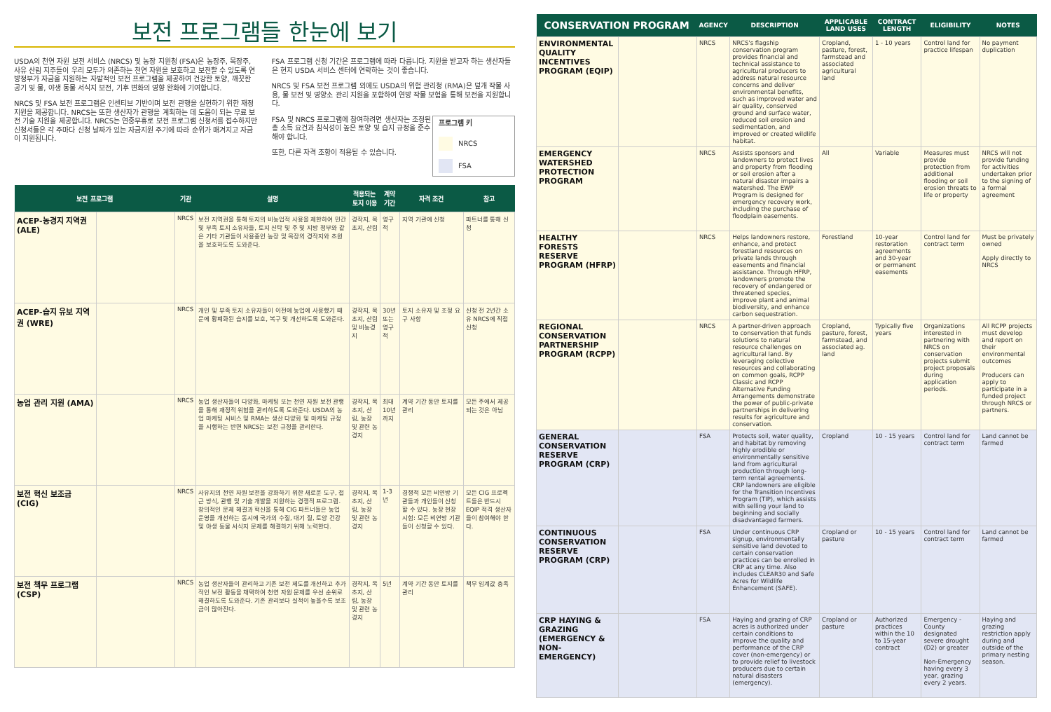보전 프로그램들 한눈에 보기
USDA의 천연 자원 보전 서비스 (NRCS) 및 농장 지원청 (FSA)은 농장주, 목장주, 사유 산림 지주들이 우리 모두가 의존하는 천연 자원을 보호하고 보전할 수 있도록 연방정부가 자금을 지원하는 자발적인 보전 프로그램을 제공하여 건강한 토양, 깨끗한 공기 및 물, 야생 동물 서식지 보전, 기후 변화의 영향 완화에 기여합니다.
NRCS 및 FSA 보전 프로그램은 인센티브 기반이며 보전 관행을 실현하기 위한 재정 지원을 제공합니다. NRCS는 또한 생산자가 관행을 계획하는 데 도움이 되는 무료 보전 기술 지원을 제공합니다. NRCS는 연중무휴로 보전 프로그램 신청서를 접수하지만 신청서들은 각 주마다 신청 날짜가 있는 자금지원 주기에 따라 순위가 매겨지고 자금이 지원됩니다.
FSA 프로그램 신청 기간은 프로그램에 따라 다릅니다. 지원을 받고자 하는 생산자들은 현지 USDA 서비스 센터에 연락하는 것이 좋습니다.
NRCS 및 FSA 보전 프로그램 외에도 USDA의 위험 관리청 (RMA)은 덮개 작물 사용, 물 보전 및 영양소 관리 지원을 포함하여 연방 작물 보험을 통해 보전을 지원합니다.
프로그램 키
NRCS
FSA
FSA 및 NRCS 프로그램에 참여하려면 생산자는 조정된 총 소득 요건과 침식성이 높은 토양 및 습지 규정을 준수해야 합니다.
또한, 다른 자격 조항이 적용될 수 있습니다.
| 보전 프로그램 | | 기관 | 설명 | 적용되는 토지 이용 | 계약 기간 | 자격 조건 | 참고 |
| --- | --- | --- | --- | --- | --- | --- | --- |
| ACEP-농경지 지역권 (ALE) | | NRCS | 보전 지역권을 통해 토지의 비농업적 사용을 제한하여 민간 및 부족 토지 소유자들, 토지 신탁 및 주 및 지방 정부와 같은 기타 기관들이 사용중인 농장 및 목장의 경작지와 초원을 보호하도록 도와준다. | 경작지, 목초지, 산림 | 영구적 | 지역 기관에 신청 | 파트너를 통해 신청 |
| ACEP-습지 유보 지역권 (WRE) | | NRCS | 개인 및 부족 토지 소유자들이 이전에 농업에 사용했기 때문에 황폐화된 습지를 보호, 복구 및 개선하도록 도와준다. | 경작지, 목초지, 산림 및 비농경지 | 30년 또는 영구적 | 토지 소유자 및 조정 요구 사항 | 신청 전 2년간 소유 NRCS에 직접 신청 |
| 농업 관리 지원 (AMA) | | NRCS | 농업 생산자들이 다양화, 마케팅 또는 천연 자원 보전 관행을 통해 재정적 위험을 관리하도록 도와준다. USDA의 농업 마케팅 서비스 및 RMA는 생산 다양화 및 마케팅 규정을 시행하는 반면 NRCS는 보전 규정을 관리한다. | 경작지, 목초지, 산림, 농장 및 관련 농경지 | 최대 10년까지 | 계약 기간 동안 토지를 관리 | 모든 주에서 제공되는 것은 아님 |
| 보전 혁신 보조금 (CIG) | | NRCS | 사유지의 천연 자원 보전을 강화하기 위한 새로운 도구, 접근 방식, 관행 및 기술 개발을 지원하는 경쟁적 프로그램. 창의적인 문제 해결과 혁신을 통해 CIG 파트너들은 농업 운영을 개선하는 동시에 국가의 수질, 대기 질, 토양 건강 및 야생 동물 서식지 문제를 해결하기 위해 노력한다. | 경작지, 목초지, 산림, 농장 및 관련 농경지 | 1-3년 | 경쟁적 모든 비연방 기관들과 개인들이 신청할 수 있다. 농장 현장 시험: 모든 비연방 기관들이 신청할 수 있다. | 모든 CIG 프로젝트들은 반드시 EQIP 적격 생산자들이 참여해야 한다. |
| 보전 책무 프로그램 (CSP) | | NRCS | 농업 생산자들이 관리하고 기존 보전 제도를 개선하고 추가적인 보전 활동을 채택하여 천연 자원 문제를 우선 순위로 해결하도록 도와준다. 기존 관리보다 실적이 높을수록 보조금이 많아진다. | 경작지, 목초지, 산림, 농장 및 관련 농경지 | 5년 | 계약 기간 동안 토지를 관리 | 책무 임계값 충족 |
| CONSERVATION PROGRAM | | AGENCY | DESCRIPTION | APPLICABLE LAND USES | CONTRACT LENGTH | ELIGIBILITY | NOTES |
| --- | --- | --- | --- | --- | --- | --- | --- |
| ENVIRONMENTAL QUALITY INCENTIVES PROGRAM (EQIP) | | NRCS | NRCS's flagship conservation program provides financial and technical assistance to agricultural producers to address natural resource concerns and deliver environmental benefits, such as improved water and air quality, conserved ground and surface water, reduced soil erosion and sedimentation, and improved or created wildlife habitat. | Cropland, pasture, forest, farmstead and associated agricultural land | 1 - 10 years | Control land for practice lifespan | No payment duplication |
| EMERGENCY WATERSHED PROTECTION PROGRAM | | NRCS | Assists sponsors and landowners to protect lives and property from flooding or soil erosion after a natural disaster impairs a watershed. The EWP Program is designed for emergency recovery work, including the purchase of floodplain easements. | All | Variable | Measures must provide protection from additional flooding or soil erosion threats to life or property | NRCS will not provide funding for activities undertaken prior to the signing of a formal agreement |
| HEALTHY FORESTS RESERVE PROGRAM (HFRP) | | NRCS | Helps landowners restore, enhance, and protect forestland resources on private lands through easements and financial assistance. Through HFRP, landowners promote the recovery of endangered or threatened species, improve plant and animal biodiversity, and enhance carbon sequestration. | Forestland | 10-year restoration agreements and 30-year or permanent easements | Control land for contract term | Must be privately owned Apply directly to NRCS |
| REGIONAL CONSERVATION PARTNERSHIP PROGRAM (RCPP) | | NRCS | A partner-driven approach to conservation that funds solutions to natural resource challenges on agricultural land. By leveraging collective resources and collaborating on common goals, RCPP Classic and RCPP Alternative Funding Arrangements demonstrate the power of public-private partnerships in delivering results for agriculture and conservation. | Cropland, pasture, forest, farmstead, and associated ag. land | Typically five years | Organizations interested in partnering with NRCS on conservation projects submit project proposals during application periods. | All RCPP projects must develop and report on their environmental outcomes Producers can apply to participate in a funded project through NRCS or partners. |
| GENERAL CONSERVATION RESERVE PROGRAM (CRP) | | FSA | Protects soil, water quality, and habitat by removing highly erodible or environmentally sensitive land from agricultural production through long-term rental agreements. CRP landowners are eligible for the Transition Incentives Program (TIP), which assists with selling your land to beginning and socially disadvantaged farmers. | Cropland | 10 - 15 years | Control land for contract term | Land cannot be farmed |
| CONTINUOUS CONSERVATION RESERVE PROGRAM (CRP) | | FSA | Under continuous CRP signup, environmentally sensitive land devoted to certain conservation practices can be enrolled in CRP at any time. Also includes CLEAR30 and Safe Acres for Wildlife Enhancement (SAFE). | Cropland or pasture | 10 - 15 years | Control land for contract term | Land cannot be farmed |
| CRP HAYING & GRAZING (EMERGENCY & NON-EMERGENCY) | | FSA | Haying and grazing of CRP acres is authorized under certain conditions to improve the quality and performance of the CRP cover (non-emergency) or to provide relief to livestock producers due to certain natural disasters (emergency). | Cropland or pasture | Authorized practices within the 10 to 15-year contract | Emergency - County designated severe drought (D2) or greater Non-Emergency having every 3 year, grazing every 2 years. | Haying and grazing restriction apply during and outside of the primary nesting season. |